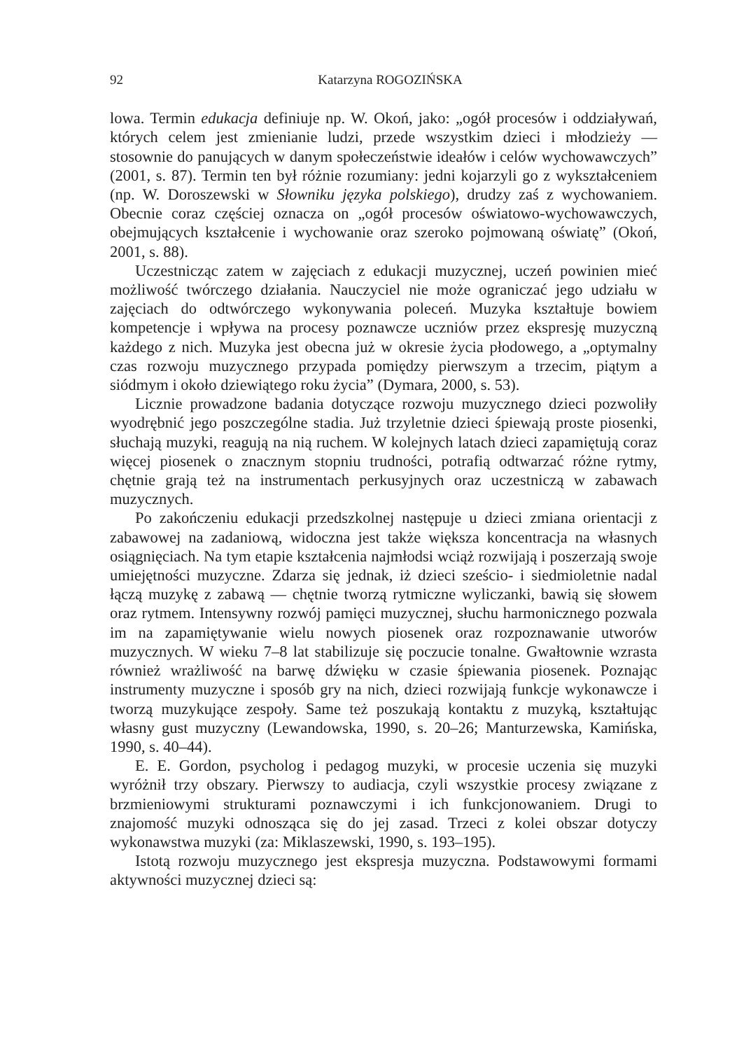92 Katarzyna ROGOZIŃSKA
lowa. Termin edukacja definiuje np. W. Okoń, jako: „ogół procesów i oddziaływań, których celem jest zmienianie ludzi, przede wszystkim dzieci i młodzieży — stosownie do panujących w danym społeczeństwie ideałów i celów wychowawczych” (2001, s. 87). Termin ten był różnie rozumiany: jedni kojarzyli go z wykształceniem (np. W. Doroszewski w Słowniku języka polskiego), drudzy zaś z wychowaniem. Obecnie coraz częściej oznacza on „ogół procesów oświatowo-wychowawczych, obejmujących kształcenie i wychowanie oraz szeroko pojmowaną oświatę” (Okoń, 2001, s. 88).
Uczestnicząc zatem w zajęciach z edukacji muzycznej, uczeń powinien mieć możliwość twórczego działania. Nauczyciel nie może ograniczać jego udziału w zajęciach do odtwórczego wykonywania poleceń. Muzyka kształtuje bowiem kompetencje i wpływa na procesy poznawcze uczniów przez ekspresję muzyczną każdego z nich. Muzyka jest obecna już w okresie życia płodowego, a „optymalny czas rozwoju muzycznego przypada pomiędzy pierwszym a trzecim, piątym a siódmym i około dziewiątego roku życia” (Dymara, 2000, s. 53).
Licznie prowadzone badania dotyczące rozwoju muzycznego dzieci pozwoliły wyodrębnić jego poszczególne stadia. Już trzyletnie dzieci śpiewają proste piosenki, słuchają muzyki, reagują na nią ruchem. W kolejnych latach dzieci zapamiętują coraz więcej piosenek o znacznym stopniu trudności, potrafią odtwarzać różne rytmy, chętnie grają też na instrumentach perkusyjnych oraz uczestniczą w zabawach muzycznych.
Po zakończeniu edukacji przedszkolnej następuje u dzieci zmiana orientacji z zabawowej na zadaniową, widoczna jest także większa koncentracja na własnych osiągnięciach. Na tym etapie kształcenia najmłodsi wciąż rozwijają i poszerzają swoje umiejętności muzyczne. Zdarza się jednak, iż dzieci sześcio- i siedmioletnie nadal łączą muzykę z zabawą — chętnie tworzą rytmiczne wyliczanki, bawią się słowem oraz rytmem. Intensywny rozwój pamięci muzycznej, słuchu harmonicznego pozwala im na zapamiętywanie wielu nowych piosenek oraz rozpoznawanie utworów muzycznych. W wieku 7–8 lat stabilizuje się poczucie tonalne. Gwałtownie wzrasta również wrażliwość na barwę dźwięku w czasie śpiewania piosenek. Poznając instrumenty muzyczne i sposób gry na nich, dzieci rozwijają funkcje wykonawcze i tworzą muzykujące zespoły. Same też poszukają kontaktu z muzyką, kształtując własny gust muzyczny (Lewandowska, 1990, s. 20–26; Manturzewska, Kamińska, 1990, s. 40–44).
E. E. Gordon, psycholog i pedagog muzyki, w procesie uczenia się muzyki wyróżnił trzy obszary. Pierwszy to audiacja, czyli wszystkie procesy związane z brzmieniowymi strukturami poznawczymi i ich funkcjonowaniem. Drugi to znajomość muzyki odnosząca się do jej zasad. Trzeci z kolei obszar dotyczy wykonawstwa muzyki (za: Miklaszewski, 1990, s. 193–195).
Istotą rozwoju muzycznego jest ekspresja muzyczna. Podstawowymi formami aktywności muzycznej dzieci są: